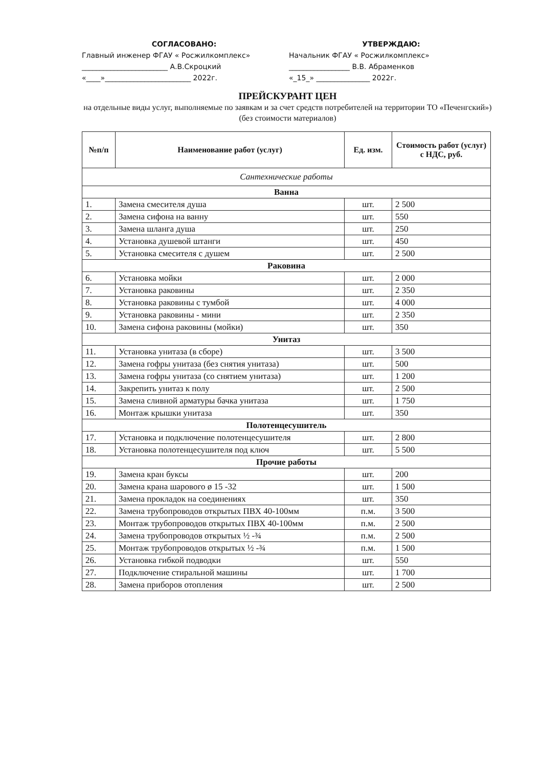СОГЛАСОВАНО:
Главный инженер ФГАУ « Росжилкомплекс»
________________________ А.В.Скроцкий
«____»________________________ 2022г.
УТВЕРЖДАЮ:
Начальник ФГАУ « Росжилкомплекс»
_________________ В.В. Абраменков
«_15_» _______________ 2022г.
ПРЕЙСКУРАНТ ЦЕН
на отдельные виды услуг, выполняемые по заявкам и за счет средств потребителей на территории ТО «Печенгский») (без стоимости материалов)
| №п/п | Наименование работ (услуг) | Ед. изм. | Стоимость работ (услуг) с НДС, руб. |
| --- | --- | --- | --- |
| Сантехнические работы | | | |
| Ванна | | | |
| 1. | Замена смесителя душа | шт. | 2 500 |
| 2. | Замена сифона на ванну | шт. | 550 |
| 3. | Замена шланга душа | шт. | 250 |
| 4. | Установка душевой штанги | шт. | 450 |
| 5. | Установка смесителя с душем | шт. | 2 500 |
| Раковина | | | |
| 6. | Установка мойки | шт. | 2 000 |
| 7. | Установка раковины | шт. | 2 350 |
| 8. | Установка раковины с тумбой | шт. | 4 000 |
| 9. | Установка раковины - мини | шт. | 2 350 |
| 10. | Замена сифона раковины (мойки) | шт. | 350 |
| Унитаз | | | |
| 11. | Установка унитаза (в сборе) | шт. | 3 500 |
| 12. | Замена гофры унитаза (без снятия унитаза) | шт. | 500 |
| 13. | Замена гофры унитаза (со снятием унитаза) | шт. | 1 200 |
| 14. | Закрепить унитаз к полу | шт. | 2 500 |
| 15. | Замена сливной арматуры бачка унитаза | шт. | 1 750 |
| 16. | Монтаж крышки унитаза | шт. | 350 |
| Полотенцесушитель | | | |
| 17. | Установка и подключение полотенцесушителя | шт. | 2 800 |
| 18. | Установка полотенцесушителя под ключ | шт. | 5 500 |
| Прочие работы | | | |
| 19. | Замена кран буксы | шт. | 200 |
| 20. | Замена крана шарового ø 15 -32 | шт. | 1 500 |
| 21. | Замена прокладок на соединениях | шт. | 350 |
| 22. | Замена трубопроводов открытых ПВХ 40-100мм | п.м. | 3 500 |
| 23. | Монтаж трубопроводов открытых ПВХ 40-100мм | п.м. | 2 500 |
| 24. | Замена трубопроводов открытых ½ -¾ | п.м. | 2 500 |
| 25. | Монтаж трубопроводов открытых ½ -¾ | п.м. | 1 500 |
| 26. | Установка гибкой подводки | шт. | 550 |
| 27. | Подключение стиральной машины | шт. | 1 700 |
| 28. | Замена приборов отопления | шт. | 2 500 |